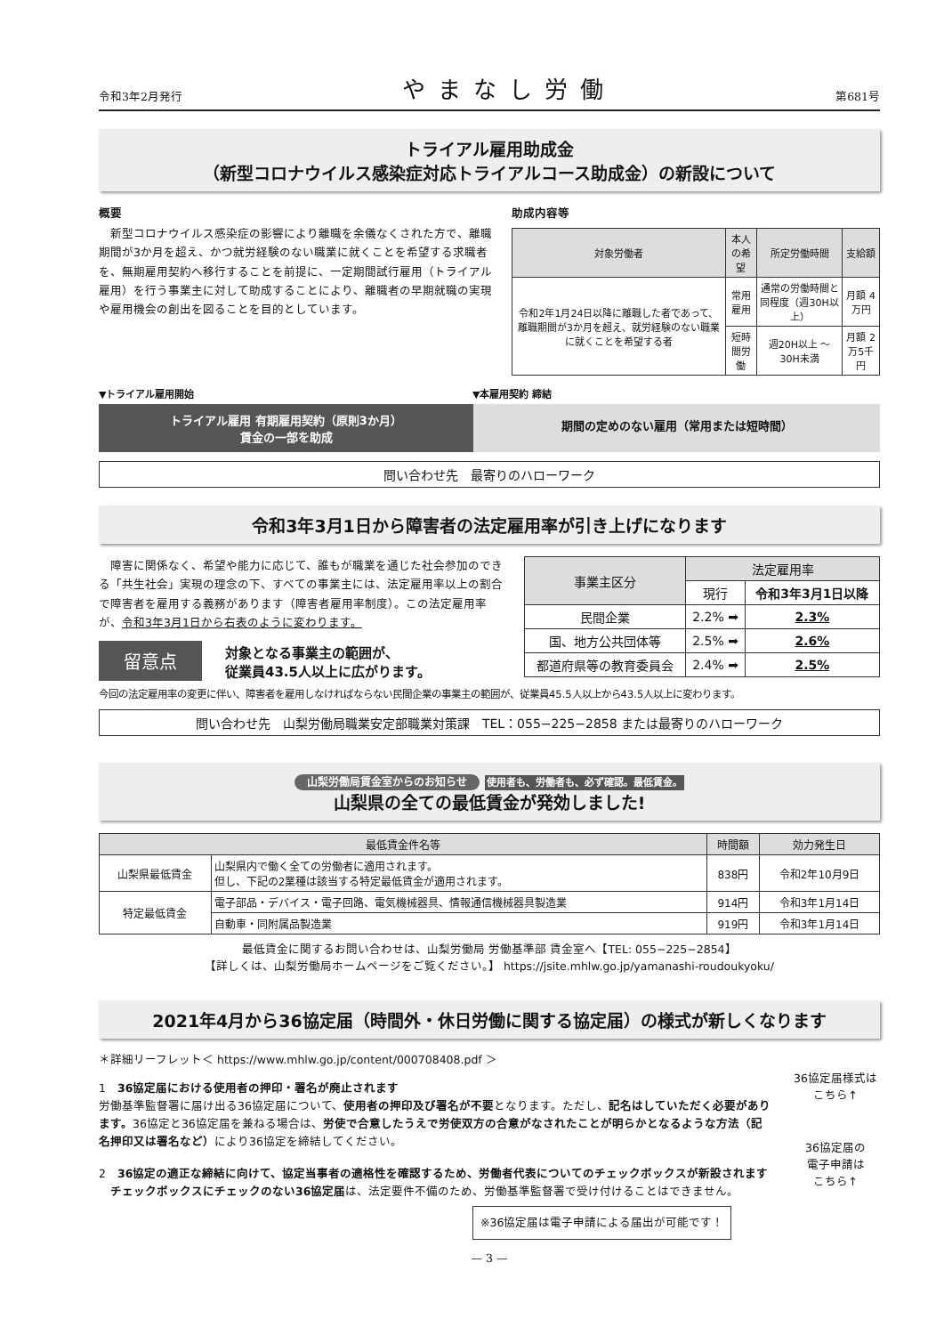令和3年2月発行 やまなし労働 第681号
トライアル雇用助成金
（新型コロナウイルス感染症対応トライアルコース助成金）の新設について
概要
　新型コロナウイルス感染症の影響により離職を余儀なくされた方で、離職期間が3か月を超え、かつ就労経験のない職業に就くことを希望する求職者を、無期雇用契約へ移行することを前提に、一定期間試行雇用（トライアル雇用）を行う事業主に対して助成することにより、離職者の早期就職の実現や雇用機会の創出を図ることを目的としています。
助成内容等
| 対象労働者 | 本人の希望 | 所定労働時間 | 支給額 |
| --- | --- | --- | --- |
| 令和2年1月24日以降に離職した者であって、離職期間が3か月を超え、就労経験のない職業に就くことを希望する者 | 常用雇用 | 通常の労働時間と同程度（週30H以上） | 月額 4万円 |
| | 短時間労働 | 週20H以上 ～30H未満 | 月額 2万5千円 |
▼トライアル雇用開始 ▼本雇用契約 締結
トライアル雇用 有期雇用契約（原則3か月）
賃金の一部を助成
期間の定めのない雇用（常用または短時間）
問い合わせ先　最寄りのハローワーク
令和3年3月1日から障害者の法定雇用率が引き上げになります
　障害に関係なく、希望や能力に応じて、誰もが職業を通じた社会参加のできる「共生社会」実現の理念の下、すべての事業主には、法定雇用率以上の割合で障害者を雇用する義務があります（障害者雇用率制度）。この法定雇用率が、令和3年3月1日から右表のように変わります。
留意点 対象となる事業主の範囲が、
従業員43.5人以上に広がります。
| 事業主区分 | 法定雇用率 | |
| --- | --- | --- |
| | 現行 | 令和3年3月1日以降 |
| 民間企業 | 2.2% ➡ | 2.3% |
| 国、地方公共団体等 | 2.5% ➡ | 2.6% |
| 都道府県等の教育委員会 | 2.4% ➡ | 2.5% |
今回の法定雇用率の変更に伴い、障害者を雇用しなければならない民間企業の事業主の範囲が、従業員45.5人以上から43.5人以上に変わります。
問い合わせ先　山梨労働局職業安定部職業対策課　TEL：055−225−2858 または最寄りのハローワーク
山梨労働局賃金室からのお知らせ 使用者も、労働者も、必ず確認。最低賃金。
山梨県の全ての最低賃金が発効しました!
| 最低賃金件名等 | | 時間額 | 効力発生日 |
| --- | --- | --- | --- |
| 山梨県最低賃金 | 山梨県内で働く全ての労働者に適用されます。 但し、下記の2業種は該当する特定最低賃金が適用されます。 | 838円 | 令和2年10月9日 |
| 特定最低賃金 | 電子部品・デバイス・電子回路、電気機械器具、情報通信機械器具製造業 | 914円 | 令和3年1月14日 |
| | 自動車・同附属品製造業 | 919円 | 令和3年1月14日 |
最低賃金に関するお問い合わせは、山梨労働局 労働基準部 賃金室へ【TEL: 055−225−2854】
【詳しくは、山梨労働局ホームページをご覧ください。】 https://jsite.mhlw.go.jp/yamanashi-roudoukyoku/
2021年4月から36協定届（時間外・休日労働に関する協定届）の様式が新しくなります
＊詳細リーフレット＜ https://www.mhlw.go.jp/content/000708408.pdf ＞
1　36協定届における使用者の押印・署名が廃止されます
労働基準監督署に届け出る36協定届について、使用者の押印及び署名が不要となります。ただし、記名はしていただく必要があります。36協定と36協定届を兼ねる場合は、労使で合意したうえで労使双方の合意がなされたことが明らかとなるような方法（記名押印又は署名など）により36協定を締結してください。
2　36協定の適正な締結に向けて、協定当事者の適格性を確認するため、労働者代表についてのチェックボックスが新設されます
　チェックボックスにチェックのない36協定届は、法定要件不備のため、労働基準監督署で受け付けることはできません。
※36協定届は電子申請による届出が可能です！
36協定届様式は
こちら↑
36協定届の
電子申請は
こちら↑
— 3 —